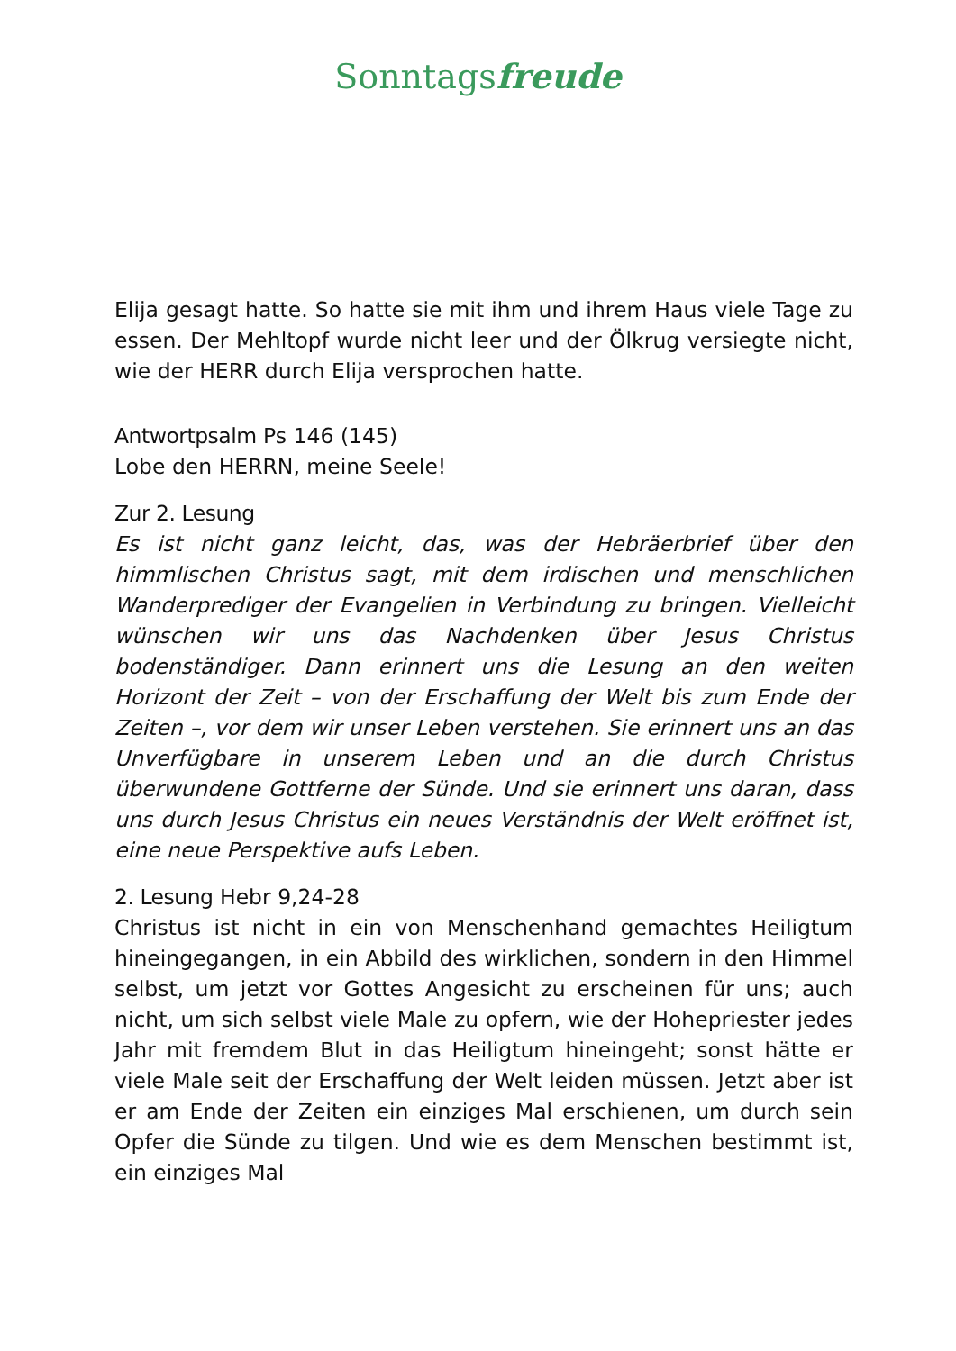Sonntagsfreude
Elija gesagt hatte. So hatte sie mit ihm und ihrem Haus viele Tage zu essen. Der Mehltopf wurde nicht leer und der Ölkrug versiegte nicht, wie der HERR durch Elija versprochen hatte.
Antwortpsalm Ps 146 (145)
Lobe den HERRN, meine Seele!
Zur 2. Lesung
Es ist nicht ganz leicht, das, was der Hebräerbrief über den himmlischen Christus sagt, mit dem irdischen und menschlichen Wanderprediger der Evangelien in Verbindung zu bringen. Vielleicht wünschen wir uns das Nachdenken über Jesus Christus bodenständiger. Dann erinnert uns die Lesung an den weiten Horizont der Zeit – von der Erschaffung der Welt bis zum Ende der Zeiten –, vor dem wir unser Leben verstehen. Sie erinnert uns an das Unverfügbare in unserem Leben und an die durch Christus überwundene Gottferne der Sünde. Und sie erinnert uns daran, dass uns durch Jesus Christus ein neues Verständnis der Welt eröffnet ist, eine neue Perspektive aufs Leben.
2. Lesung Hebr 9,24-28
Christus ist nicht in ein von Menschenhand gemachtes Heiligtum hineingegangen, in ein Abbild des wirklichen, sondern in den Himmel selbst, um jetzt vor Gottes Angesicht zu erscheinen für uns; auch nicht, um sich selbst viele Male zu opfern, wie der Hohepriester jedes Jahr mit fremdem Blut in das Heiligtum hineingeht; sonst hätte er viele Male seit der Erschaffung der Welt leiden müssen. Jetzt aber ist er am Ende der Zeiten ein einziges Mal erschienen, um durch sein Opfer die Sünde zu tilgen. Und wie es dem Menschen bestimmt ist, ein einziges Mal